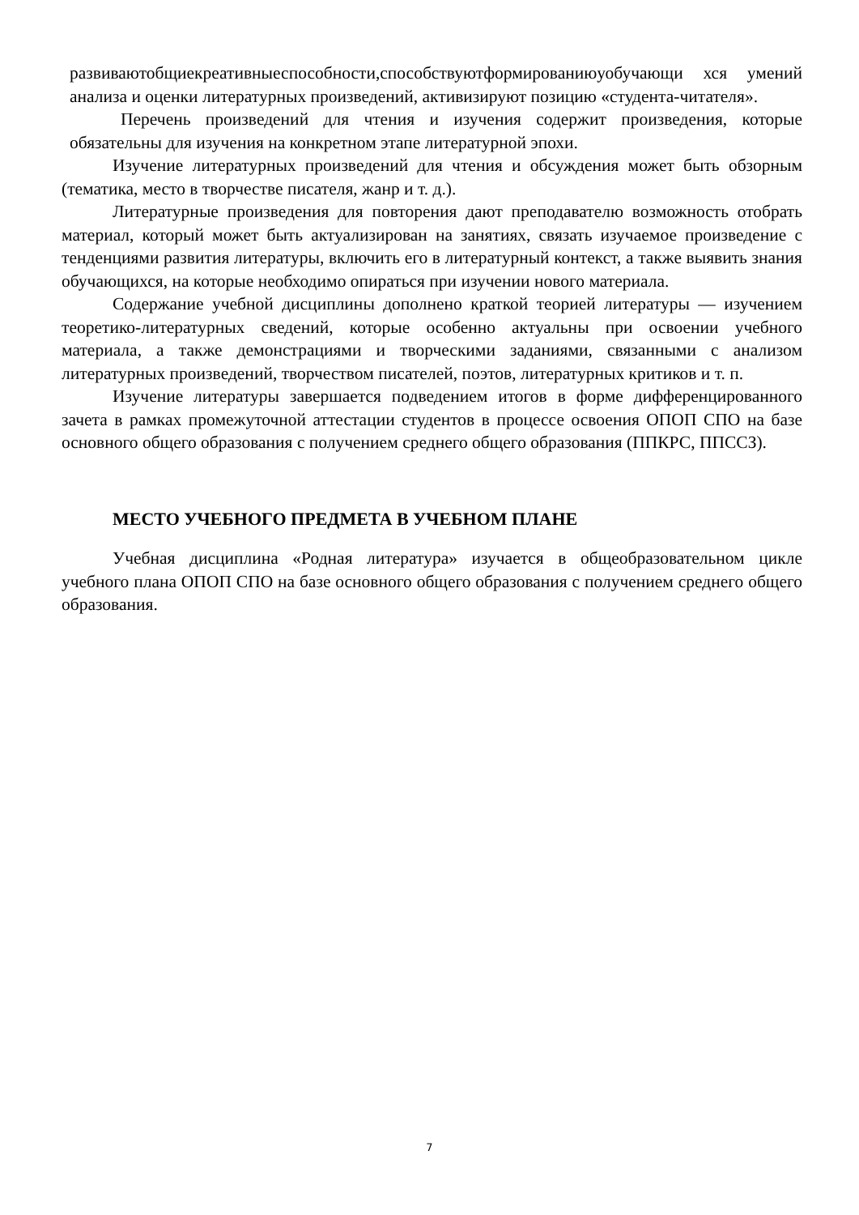развиваютобщиекреативныеспособности,способствуютформированиюуобучающи хся умений анализа и оценки литературных произведений, активизируют позицию «студента-читателя».
Перечень произведений для чтения и изучения содержит произведения, которые обязательны для изучения на конкретном этапе литературной эпохи.
Изучение литературных произведений для чтения и обсуждения может быть обзорным (тематика, место в творчестве писателя, жанр и т. д.).
Литературные произведения для повторения дают преподавателю возможность отобрать материал, который может быть актуализирован на занятиях, связать изучаемое произведение с тенденциями развития литературы, включить его в литературный контекст, а также выявить знания обучающихся, на которые необходимо опираться при изучении нового материала.
Содержание учебной дисциплины дополнено краткой теорией литературы — изучением теоретико-литературных сведений, которые особенно актуальны при освоении учебного материала, а также демонстрациями и творческими заданиями, связанными с анализом литературных произведений, творчеством писателей, поэтов, литературных критиков и т. п.
Изучение литературы завершается подведением итогов в форме дифференцированного зачета в рамках промежуточной аттестации студентов в процессе освоения ОПОП СПО на базе основного общего образования с получением среднего общего образования (ППКРС, ППССЗ).
МЕСТО УЧЕБНОГО ПРЕДМЕТА В УЧЕБНОМ ПЛАНЕ
Учебная дисциплина «Родная литература» изучается в общеобразовательном цикле учебного плана ОПОП СПО на базе основного общего образования с получением среднего общего образования.
7